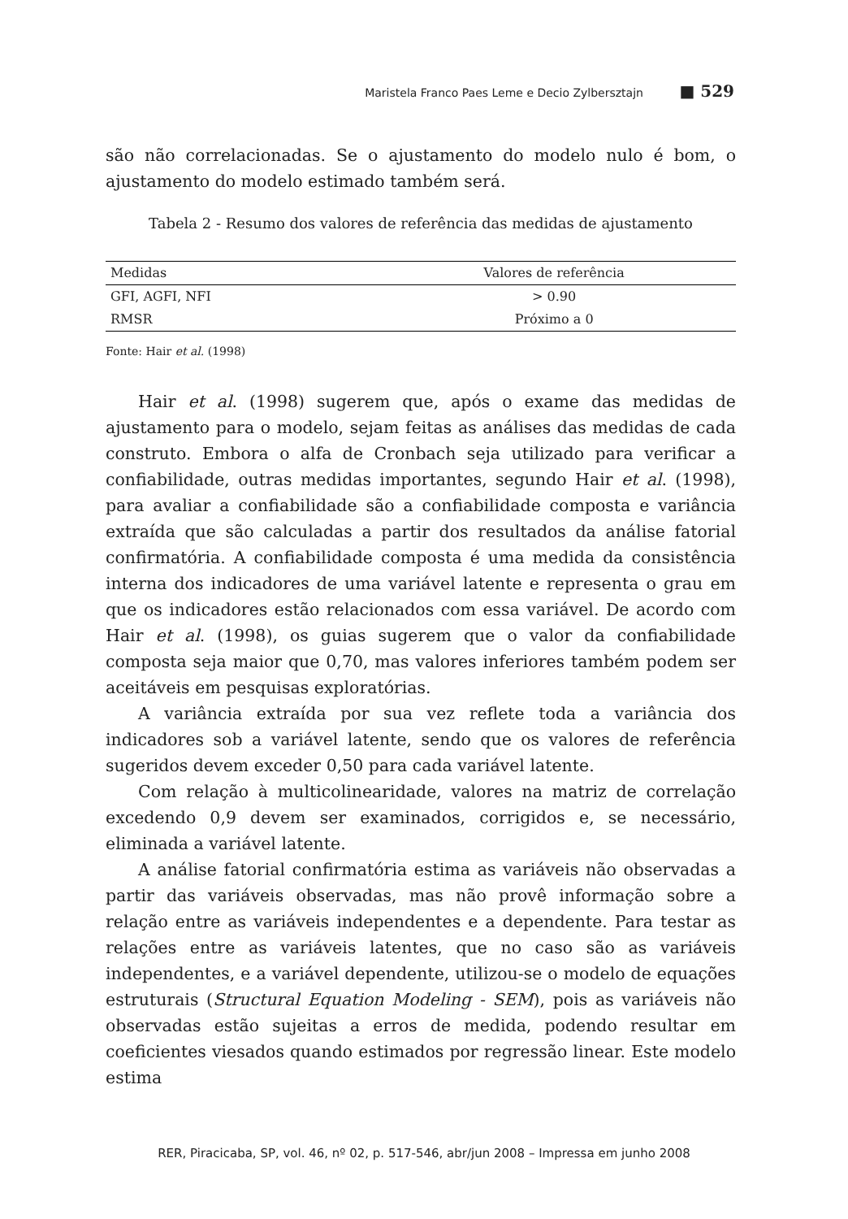Maristela Franco Paes Leme e Decio Zylbersztajn ■ 529
são não correlacionadas. Se o ajustamento do modelo nulo é bom, o ajustamento do modelo estimado também será.
Tabela 2 - Resumo dos valores de referência das medidas de ajustamento
| Medidas | Valores de referência |
| --- | --- |
| GFI, AGFI, NFI | > 0.90 |
| RMSR | Próximo a 0 |
Fonte: Hair et al. (1998)
Hair et al. (1998) sugerem que, após o exame das medidas de ajustamento para o modelo, sejam feitas as análises das medidas de cada construto. Embora o alfa de Cronbach seja utilizado para verificar a confiabilidade, outras medidas importantes, segundo Hair et al. (1998), para avaliar a confiabilidade são a confiabilidade composta e variância extraída que são calculadas a partir dos resultados da análise fatorial confirmatória. A confiabilidade composta é uma medida da consistência interna dos indicadores de uma variável latente e representa o grau em que os indicadores estão relacionados com essa variável. De acordo com Hair et al. (1998), os guias sugerem que o valor da confiabilidade composta seja maior que 0,70, mas valores inferiores também podem ser aceitáveis em pesquisas exploratórias.
A variância extraída por sua vez reflete toda a variância dos indicadores sob a variável latente, sendo que os valores de referência sugeridos devem exceder 0,50 para cada variável latente.
Com relação à multicolinearidade, valores na matriz de correlação excedendo 0,9 devem ser examinados, corrigidos e, se necessário, eliminada a variável latente.
A análise fatorial confirmatória estima as variáveis não observadas a partir das variáveis observadas, mas não provê informação sobre a relação entre as variáveis independentes e a dependente. Para testar as relações entre as variáveis latentes, que no caso são as variáveis independentes, e a variável dependente, utilizou-se o modelo de equações estruturais (Structural Equation Modeling - SEM), pois as variáveis não observadas estão sujeitas a erros de medida, podendo resultar em coeficientes viesados quando estimados por regressão linear. Este modelo estima
RER, Piracicaba, SP, vol. 46, nº 02, p. 517-546, abr/jun 2008 – Impressa em junho 2008